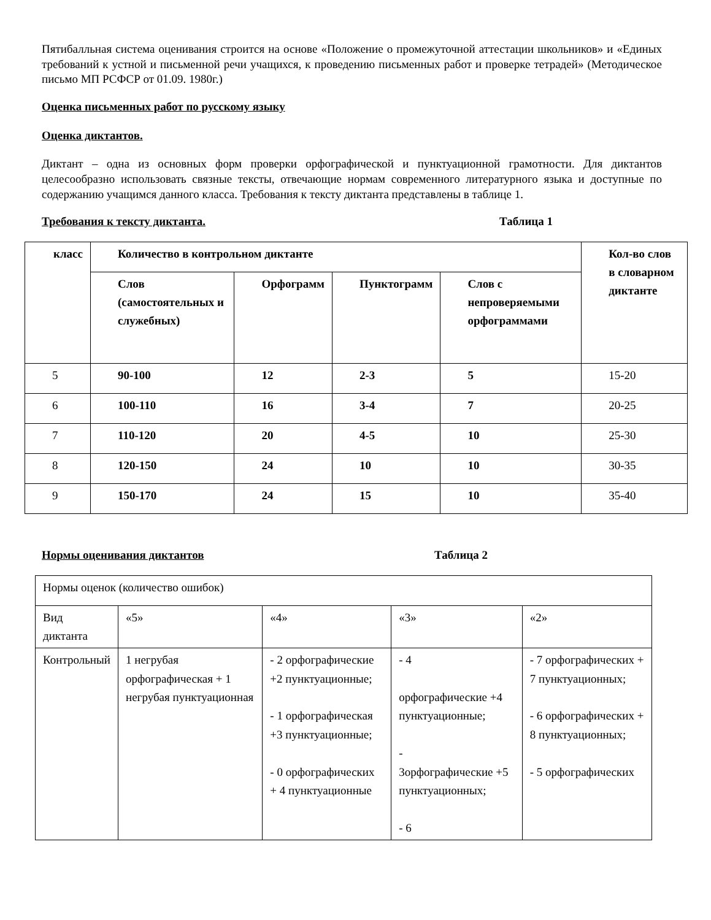Пятибалльная система оценивания строится на основе «Положение о промежуточной аттестации школьников» и «Единых требований к устной и письменной речи учащихся, к проведению письменных работ и проверке тетрадей» (Методическое письмо МП РСФСР от 01.09. 1980г.)
Оценка письменных работ по русскому языку
Оценка диктантов.
Диктант – одна из основных форм проверки орфографической и пунктуационной грамотности. Для диктантов целесообразно использовать связные тексты, отвечающие нормам современного литературного языка и доступные по содержанию учащимся данного класса. Требования к тексту диктанта представлены в таблице 1.
Требования к тексту диктанта. Таблица 1
| класс | Количество в контрольном диктанте | | | | Кол-во слов в словарном диктанте |
| --- | --- | --- | --- | --- | --- |
| | Слов (самостоятельных и служебных) | Орфограмм | Пунктограмм | Слов с непроверяемыми орфограммами | |
| 5 | 90-100 | 12 | 2-3 | 5 | 15-20 |
| 6 | 100-110 | 16 | 3-4 | 7 | 20-25 |
| 7 | 110-120 | 20 | 4-5 | 10 | 25-30 |
| 8 | 120-150 | 24 | 10 | 10 | 30-35 |
| 9 | 150-170 | 24 | 15 | 10 | 35-40 |
Нормы оценивания диктантов Таблица 2
| Нормы оценок (количество ошибок) | | | | |
| Вид диктанта | «5» | «4» | «3» | «2» |
| Контрольный | 1 негрубая орфографическая + 1 негрубая пунктуационная | - 2 орфографические +2 пунктуационные; - 1 орфографическая +3 пунктуационные; - 0 орфографических + 4 пунктуационные | - 4 орфографические +4 пунктуационные; - 3орфографические +5 пунктуационных; - 6 | - 7 орфографических + 7 пунктуационных; - 6 орфографических + 8 пунктуационных; - 5 орфографических |